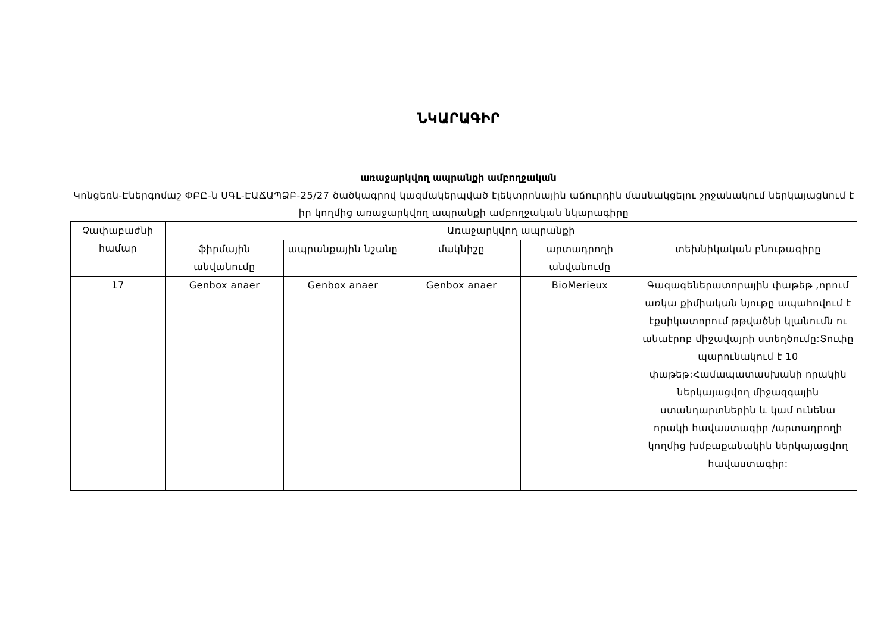ՆԿԱՐԱԳԻՐ
առաջարկվող ապրանքի ամբողջական
Կոնցեռն-Էներգոմաշ ՓԲԸ-ն ՍԳԼ-ԷԱՃԱՊՁԲ-25/27 ծածկագրով կազմակերպված էլեկտրոնային աճուրդին մասնակցելու շրջանակում ներկայացնում է իր կողմից առաջարկվող ապրանքի ամբողջական նկարագիրը
| Չափաբաժնի համար | Առաջարկվող ապրանքի | | | | |
| --- | --- | --- | --- | --- | --- |
| | ֆիրմային անվանումը | ապրանքային նշանը | մակնիշը | արտադրողի անվանումը | տեխնիկական բնութագիրը |
| 17 | Genbox anaer | Genbox anaer | Genbox anaer | BioMerieux | Գազագեներատորային փաթեթ ,որում առկա քիմիական նյութը ապահովում է էքսիկատորում թթվածնի կլանումն ու անաէրոբ միջավայրի ստեղծումը:Տուփը պարունակում է 10 փաթեթ:Համապատասխանի որակին ներկայացվող միջազգային ստանդարտներին և կամ ունենա որակի հավաստագիր /արտադրողի կողմից խմբաքանակին ներկայացվող հավաստագիր: |